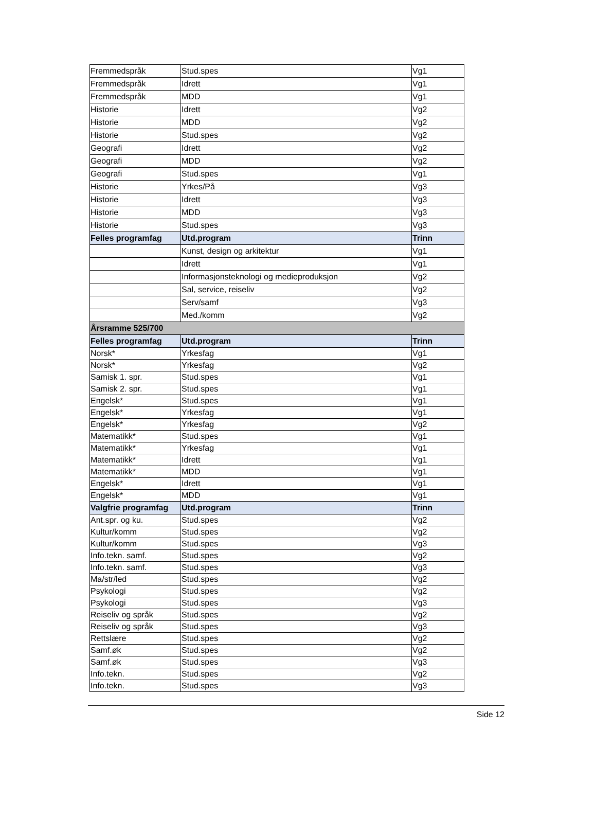| Fremmedspråk | Stud.spes | Vg1 |
| Fremmedspråk | Idrett | Vg1 |
| Fremmedspråk | MDD | Vg1 |
| Historie | Idrett | Vg2 |
| Historie | MDD | Vg2 |
| Historie | Stud.spes | Vg2 |
| Geografi | Idrett | Vg2 |
| Geografi | MDD | Vg2 |
| Geografi | Stud.spes | Vg1 |
| Historie | Yrkes/På | Vg3 |
| Historie | Idrett | Vg3 |
| Historie | MDD | Vg3 |
| Historie | Stud.spes | Vg3 |
| Felles programfag | Utd.program | Trinn |
| | Kunst, design og arkitektur | Vg1 |
| | Idrett | Vg1 |
| | Informasjonsteknologi og medieproduksjon | Vg2 |
| | Sal, service, reiseliv | Vg2 |
| | Serv/samf | Vg3 |
| | Med./komm | Vg2 |
| Årsramme 525/700 | | |
| Felles programfag | Utd.program | Trinn |
| Norsk* | Yrkesfag | Vg1 |
| Norsk* | Yrkesfag | Vg2 |
| Samisk 1. spr. | Stud.spes | Vg1 |
| Samisk 2. spr. | Stud.spes | Vg1 |
| Engelsk* | Stud.spes | Vg1 |
| Engelsk* | Yrkesfag | Vg1 |
| Engelsk* | Yrkesfag | Vg2 |
| Matematikk* | Stud.spes | Vg1 |
| Matematikk* | Yrkesfag | Vg1 |
| Matematikk* | Idrett | Vg1 |
| Matematikk* | MDD | Vg1 |
| Engelsk* | Idrett | Vg1 |
| Engelsk* | MDD | Vg1 |
| Valgfrie programfag | Utd.program | Trinn |
| Ant.spr. og ku. | Stud.spes | Vg2 |
| Kultur/komm | Stud.spes | Vg2 |
| Kultur/komm | Stud.spes | Vg3 |
| Info.tekn. samf. | Stud.spes | Vg2 |
| Info.tekn. samf. | Stud.spes | Vg3 |
| Ma/str/led | Stud.spes | Vg2 |
| Psykologi | Stud.spes | Vg2 |
| Psykologi | Stud.spes | Vg3 |
| Reiseliv og språk | Stud.spes | Vg2 |
| Reiseliv og språk | Stud.spes | Vg3 |
| Rettslære | Stud.spes | Vg2 |
| Samf.øk | Stud.spes | Vg2 |
| Samf.øk | Stud.spes | Vg3 |
| Info.tekn. | Stud.spes | Vg2 |
| Info.tekn. | Stud.spes | Vg3 |
Side 12